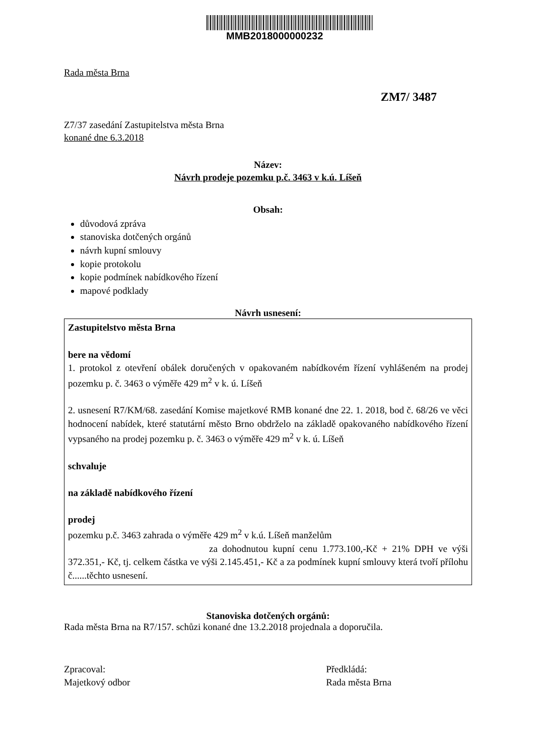MMB2018000000232
Rada města Brna
ZM7/ 3487
Z7/37 zasedání Zastupitelstva města Brna
konané dne 6.3.2018
Název:
Návrh prodeje pozemku p.č. 3463 v k.ú. Líšeň
Obsah:
důvodová zpráva
stanoviska dotčených orgánů
návrh kupní smlouvy
kopie protokolu
kopie podmínek nabídkového řízení
mapové podklady
Návrh usnesení:
Zastupitelstvo města Brna
bere na vědomí
1. protokol z otevření obálek doručených v opakovaném nabídkovém řízení vyhlášeném na prodej pozemku p. č. 3463 o výměře 429 m<sup>2</sup> v k. ú. Líšeň
2. usnesení R7/KM/68. zasedání Komise majetkové RMB konané dne 22. 1. 2018, bod č. 68/26 ve věci hodnocení nabídek, které statutární město Brno obdrželo na základě opakovaného nabídkového řízení vypsaného na prodej pozemku p. č. 3463 o výměře 429 m<sup>2</sup> v k. ú. Líšeň
schvaluje
na základě nabídkového řízení
prodej
pozemku p.č. 3463 zahrada o výměře 429 m<sup>2</sup> v k.ú. Líšeň manželům
za dohodnutou kupní cenu 1.773.100,-Kč + 21% DPH ve výši 372.351,- Kč, tj. celkem částka ve výši 2.145.451,- Kč a za podmínek kupní smlouvy která tvoří přílohu č......těchto usnesení.
Stanoviska dotčených orgánů:
Rada města Brna na R7/157. schůzi konané dne 13.2.2018 projednala a doporučila.
Zpracoval:
Majetkový odbor
Předkládá:
Rada města Brna